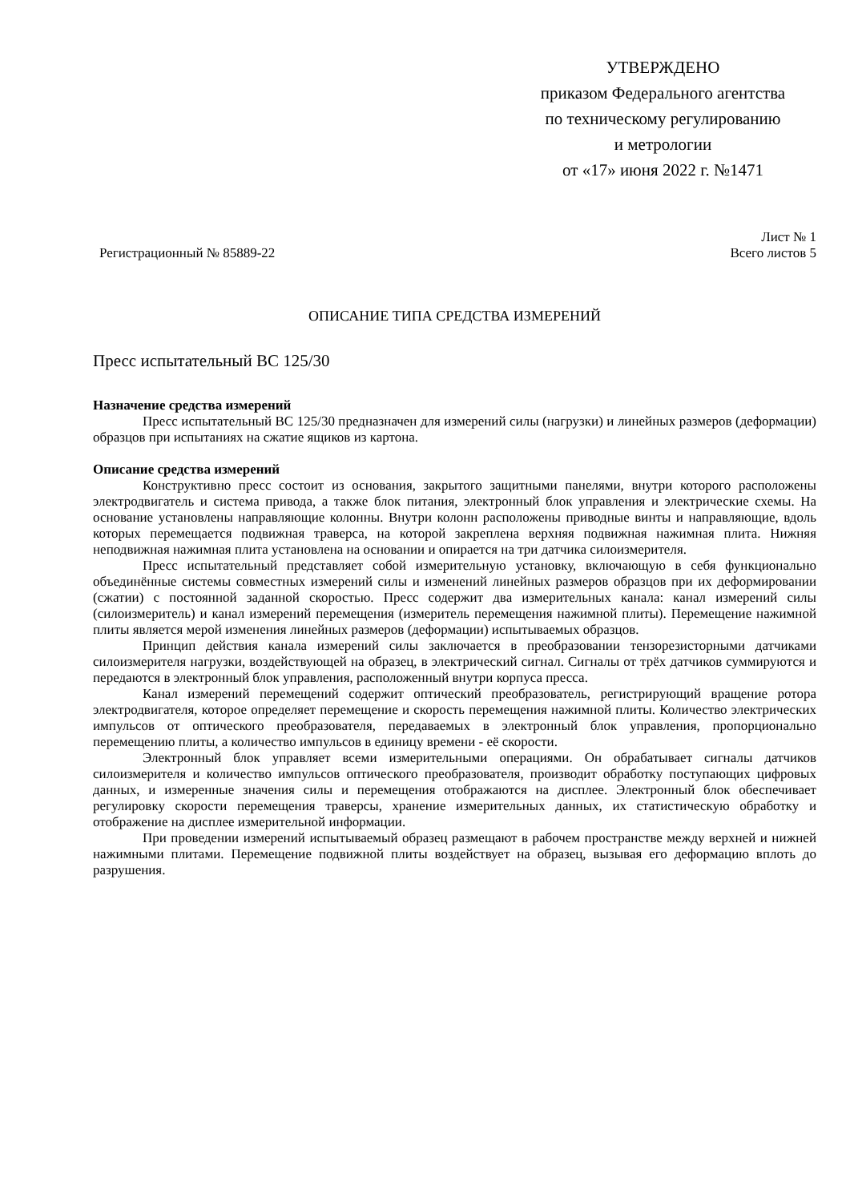УТВЕРЖДЕНО
приказом Федерального агентства
по техническому регулированию
и метрологии
от «17» июня 2022 г. №1471
Регистрационный № 85889-22
Лист № 1
Всего листов 5
ОПИСАНИЕ ТИПА СРЕДСТВА ИЗМЕРЕНИЙ
Пресс испытательный ВС 125/30
Назначение средства измерений
Пресс испытательный ВС 125/30 предназначен для измерений силы (нагрузки) и линейных размеров (деформации) образцов при испытаниях на сжатие ящиков из картона.
Описание средства измерений
Конструктивно пресс состоит из основания, закрытого защитными панелями, внутри которого расположены электродвигатель и система привода, а также блок питания, электронный блок управления и электрические схемы. На основание установлены направляющие колонны. Внутри колонн расположены приводные винты и направляющие, вдоль которых перемещается подвижная траверса, на которой закреплена верхняя подвижная нажимная плита. Нижняя неподвижная нажимная плита установлена на основании и опирается на три датчика силоизмерителя.
Пресс испытательный представляет собой измерительную установку, включающую в себя функционально объединённые системы совместных измерений силы и изменений линейных размеров образцов при их деформировании (сжатии) с постоянной заданной скоростью. Пресс содержит два измерительных канала: канал измерений силы (силоизмеритель) и канал измерений перемещения (измеритель перемещения нажимной плиты). Перемещение нажимной плиты является мерой изменения линейных размеров (деформации) испытываемых образцов.
Принцип действия канала измерений силы заключается в преобразовании тензорезисторными датчиками силоизмерителя нагрузки, воздействующей на образец, в электрический сигнал. Сигналы от трёх датчиков суммируются и передаются в электронный блок управления, расположенный внутри корпуса пресса.
Канал измерений перемещений содержит оптический преобразователь, регистрирующий вращение ротора электродвигателя, которое определяет перемещение и скорость перемещения нажимной плиты. Количество электрических импульсов от оптического преобразователя, передаваемых в электронный блок управления, пропорционально перемещению плиты, а количество импульсов в единицу времени - её скорости.
Электронный блок управляет всеми измерительными операциями. Он обрабатывает сигналы датчиков силоизмерителя и количество импульсов оптического преобразователя, производит обработку поступающих цифровых данных, и измеренные значения силы и перемещения отображаются на дисплее. Электронный блок обеспечивает регулировку скорости перемещения траверсы, хранение измерительных данных, их статистическую обработку и отображение на дисплее измерительной информации.
При проведении измерений испытываемый образец размещают в рабочем пространстве между верхней и нижней нажимными плитами. Перемещение подвижной плиты воздействует на образец, вызывая его деформацию вплоть до разрушения.